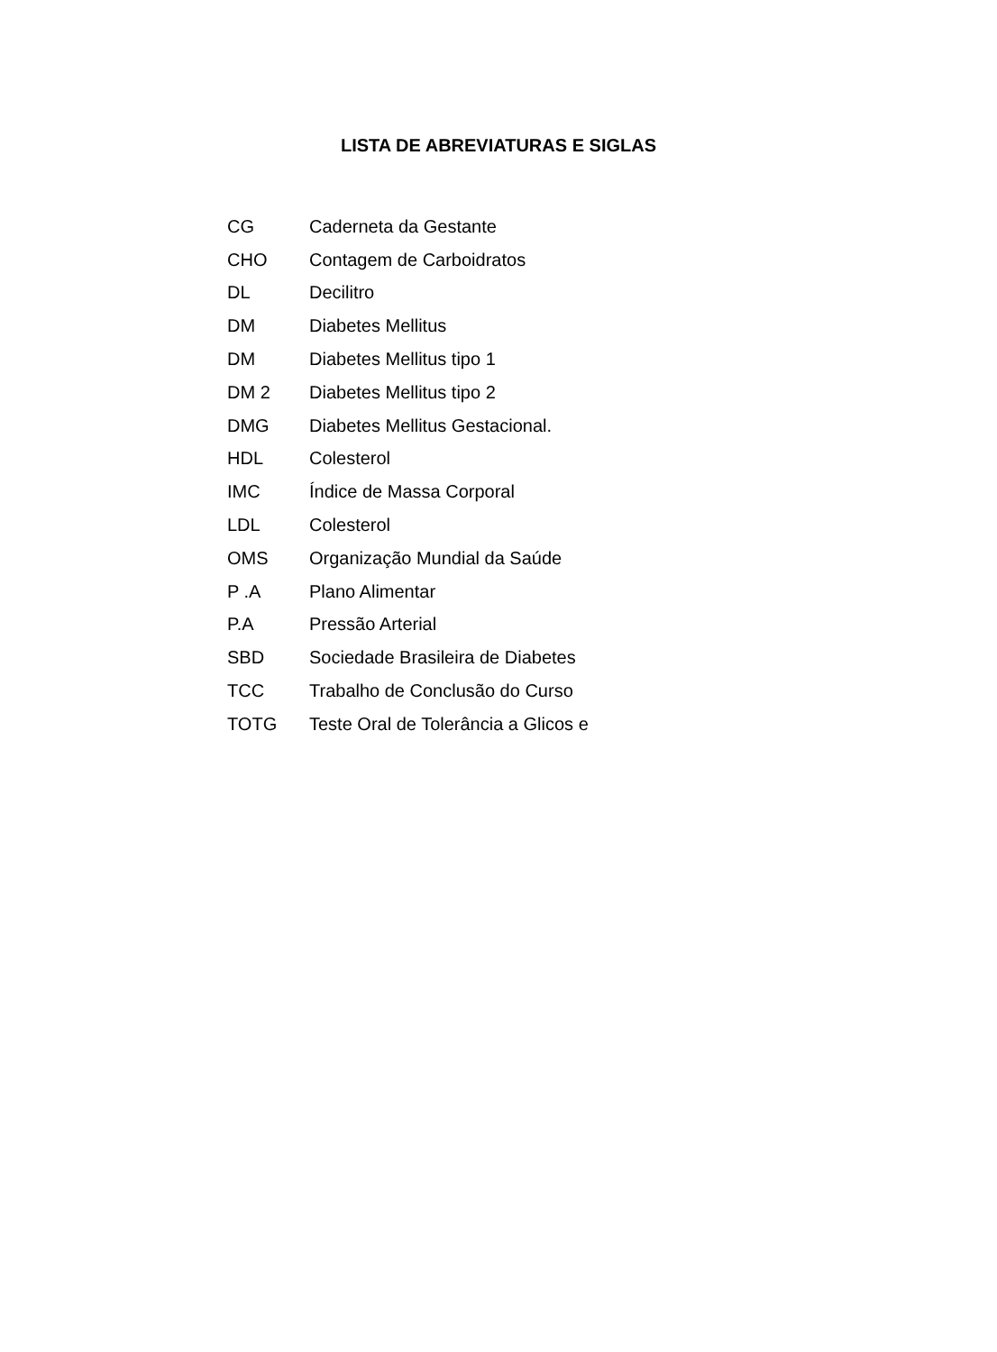LISTA DE ABREVIATURAS E SIGLAS
CG Caderneta da Gestante
CHO Contagem de Carboidratos
DL Decilitro
DM Diabetes Mellitus
DM Diabetes Mellitus tipo 1
DM 2 Diabetes Mellitus tipo 2
DMG Diabetes Mellitus Gestacional.
HDL Colesterol
IMC Índice de Massa Corporal
LDL Colesterol
OMS Organização Mundial da Saúde
P .A Plano Alimentar
P.A Pressão Arterial
SBD Sociedade Brasileira de Diabetes
TCC Trabalho de Conclusão do Curso
TOTG Teste Oral de Tolerância a Glicos e